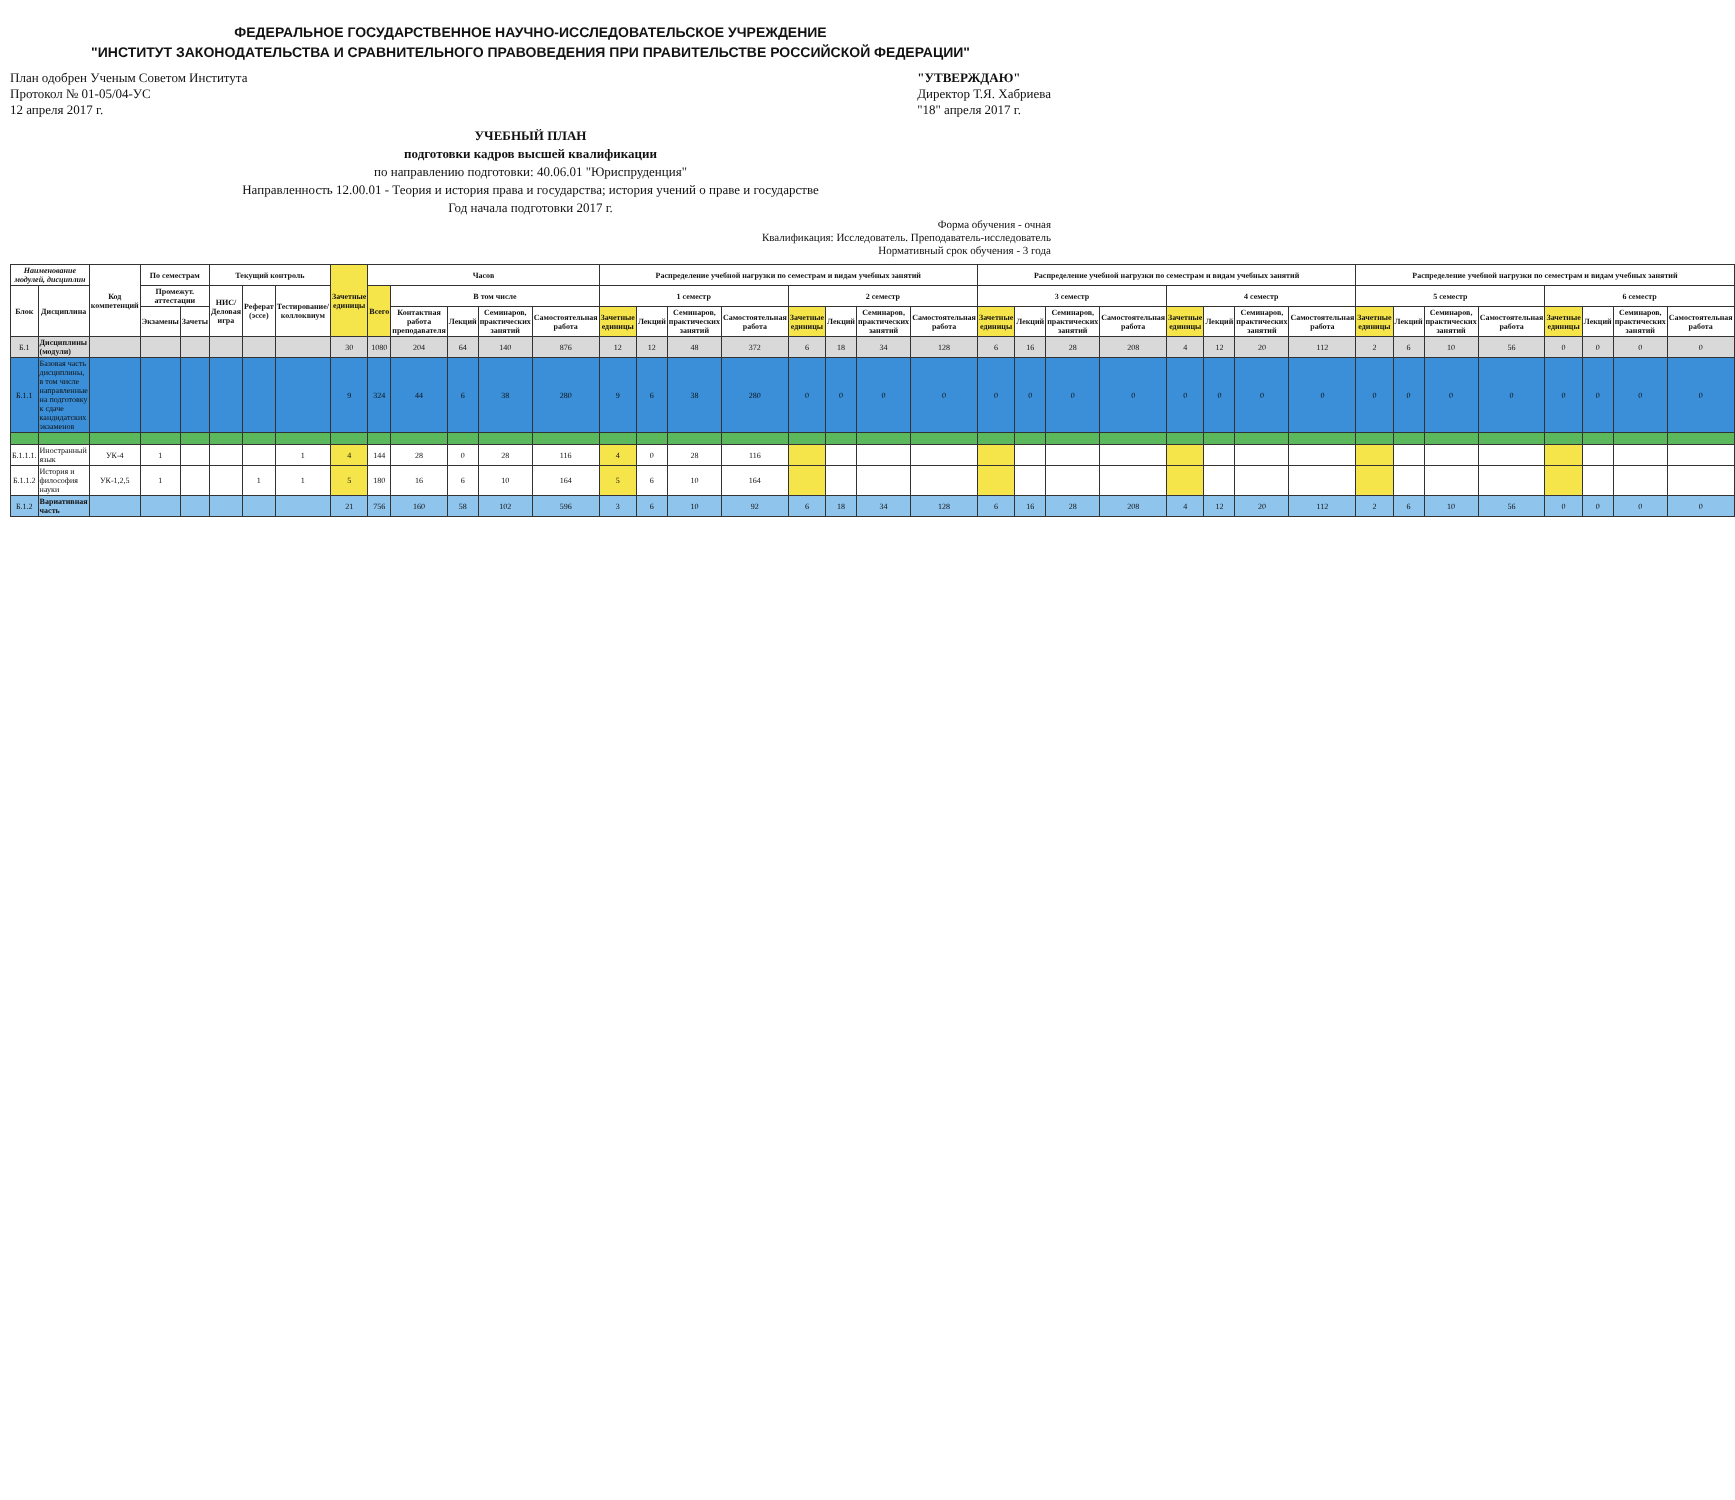ФЕДЕРАЛЬНОЕ ГОСУДАРСТВЕННОЕ НАУЧНО-ИССЛЕДОВАТЕЛЬСКОЕ УЧРЕЖДЕНИЕ
"ИНСТИТУТ ЗАКОНОДАТЕЛЬСТВА И СРАВНИТЕЛЬНОГО ПРАВОВЕДЕНИЯ ПРИ ПРАВИТЕЛЬСТВЕ РОССИЙСКОЙ ФЕДЕРАЦИИ"
План одобрен Ученым Советом Института
Протокол № 01-05/04-УС
12 апреля 2017 г.
"УТВЕРЖДАЮ"
Директор Т.Я. Хабриева
"18" апреля 2017 г.
УЧЕБНЫЙ ПЛАН
подготовки кадров высшей квалификации
по направлению подготовки: 40.06.01 "Юриспруденция"
Направленность 12.00.01 - Теория и история права и государства; история учений о праве и государстве
Год начала подготовки 2017 г.
Форма обучения - очная
Квалификация: Исследователь. Преподаватель-исследователь
Нормативный срок обучения - 3 года
| Наименование модулей, дисциплин | | Код компетенций | По семестрам | | Текущий контроль | | | Зачетные единицы | Часов | | | | | Распределение учебной нагрузки по семестрам и видам учебных занятий | | | | | | | | Распределение учебной нагрузки по семестрам и видам учебных занятий | | | | | | | | Распределение учебной нагрузки по семестрам и видам учебных занятий | | | | | | | |
| --- | --- | --- | --- | --- | --- | --- | --- | --- | --- | --- | --- | --- | --- | --- | --- | --- | --- | --- | --- | --- | --- | --- | --- | --- | --- | --- | --- | --- | --- | --- | --- | --- | --- | --- | --- | --- | --- |
| Блок | Дисциплина | | Промежут. аттестации | | НИС/Деловая игра | Реферат (эссе) | Тестирование/коллоквиум | | Всего | В том числе | | | | 1 семестр | | | | 2 семестр | | | | 3 семестр | | | | 4 семестр | | | | 5 семестр | | | | 6 семестр | | | |
| | | | Экзамены | Зачеты | | | | | | Контактная работа преподавателя | Лекций | Семинаров, практических занятий | Самостоятельная работа | Зачетные единицы | Лекций | Семинаров, практических занятий | Самостоятельная работа | Зачетные единицы | Лекций | Семинаров, практических занятий | Самостоятельная работа | Зачетные единицы | Лекций | Семинаров, практических занятий | Самостоятельная работа | Зачетные единицы | Лекций | Семинаров, практических занятий | Самостоятельная работа | Зачетные единицы | Лекций | Семинаров, практических занятий | Самостоятельная работа | Зачетные единицы | Лекций | Семинаров, практических занятий | Самостоятельная работа |
| Б.1 | Дисциплины (модули) | | | | | | | 30 | 1080 | 204 | 64 | 140 | 876 | 12 | 12 | 48 | 372 | 6 | 18 | 34 | 128 | 6 | 16 | 28 | 208 | 4 | 12 | 20 | 112 | 2 | 6 | 10 | 56 | 0 | 0 | 0 | 0 |
| Б.1.1 | Базовая часть дисциплины, в том числе направленные на подготовку к сдаче кандидатских экзаменов | | | | | | | 9 | 324 | 44 | 6 | 38 | 280 | 9 | 6 | 38 | 280 | 0 | 0 | 0 | 0 | 0 | 0 | 0 | 0 | 0 | 0 | 0 | 0 | 0 | 0 | 0 | 0 | 0 | 0 | 0 | 0 |
| Б.1.1.1. | Иностранный язык | УК-4 | 1 | | | | 1 | 4 | 144 | 28 | 0 | 28 | 116 | 4 | 0 | 28 | 116 | | | | | | | | | | | | | | | | | | | | |
| Б.1.1.2 | История и философия науки | УК-1,2,5 | 1 | | | 1 | 1 | 5 | 180 | 16 | 6 | 10 | 164 | 5 | 6 | 10 | 164 | | | | | | | | | | | | | | | | | | | | |
| Б.1.2 | Вариативная часть | | | | | | | 21 | 756 | 160 | 58 | 102 | 596 | 3 | 6 | 10 | 92 | 6 | 18 | 34 | 128 | 6 | 16 | 28 | 208 | 4 | 12 | 20 | 112 | 2 | 6 | 10 | 56 | 0 | 0 | 0 | 0 |